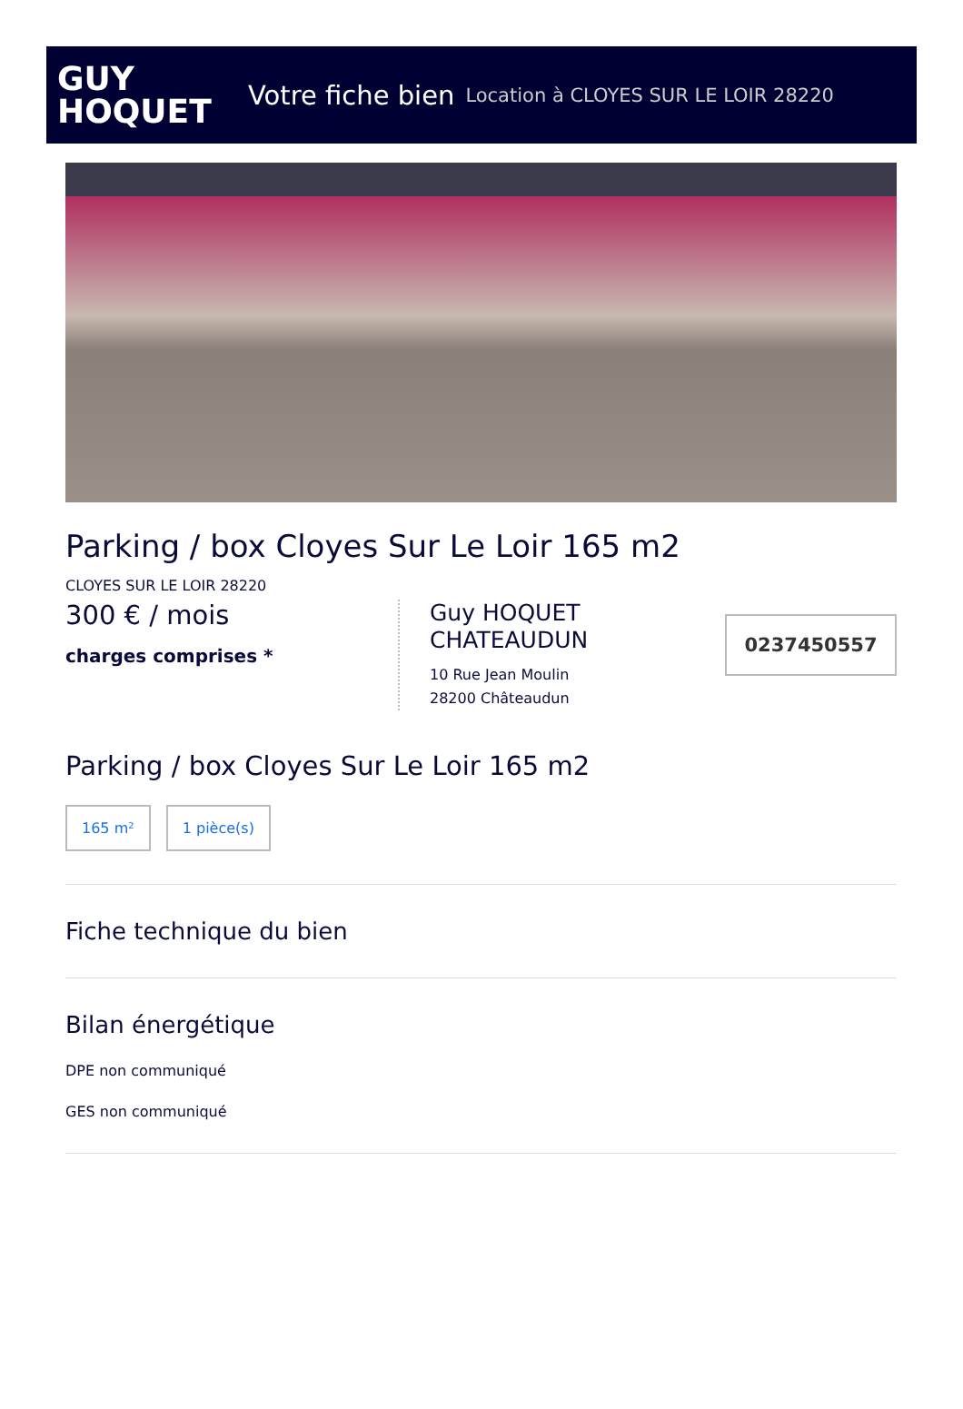GUY
HOQUET
Votre fiche bien Location à CLOYES SUR LE LOIR 28220
Parking / box Cloyes Sur Le Loir 165 m2
CLOYES SUR LE LOIR 28220
300 € / mois
charges comprises *
Guy HOQUET CHATEAUDUN
10 Rue Jean Moulin
28200 Châteaudun
0237450557
Parking / box Cloyes Sur Le Loir 165 m2
165 m² 1 pièce(s)
Fiche technique du bien
Bilan énergétique
DPE non communiqué
GES non communiqué